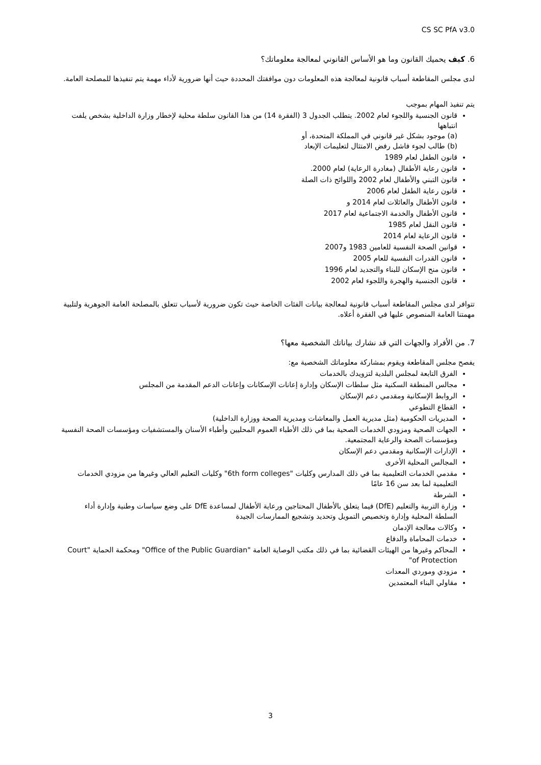CS SC PfA v3.0
6. كيف يحميك القانون وما هو الأساس القانوني لمعالجة معلوماتك؟
لدى مجلس المقاطعة أسباب قانونية لمعالجة هذه المعلومات دون موافقتك المحددة حيث أنها ضرورية لأداء مهمة يتم تنفيذها للمصلحة العامة.
يتم تنفيذ المهام بموجب
قانون الجنسية واللجوء لعام 2002. يتطلب الجدول 3 (الفقرة 14) من هذا القانون سلطة محلية لإخطار وزارة الداخلية بشخص يلفت انتباهها
(a) موجود بشكل غير قانوني في المملكة المتحدة، أو
(b) طالب لجوء فاشل رفض الامتثال لتعليمات الإبعاد
قانون الطفل لعام 1989
قانون رعاية الأطفال (مغادرة الرعاية) لعام 2000.
قانون التبني والأطفال لعام 2002 واللوائح ذات الصلة
قانون رعاية الطفل لعام 2006
قانون الأطفال والعائلات لعام 2014 و
قانون الأطفال والخدمة الاجتماعية لعام 2017
قانون النقل لعام 1985
قانون الرعاية لعام 2014
قوانين الصحة النفسية للعامين 1983 و2007
قانون القدرات النفسية للعام 2005
قانون منح الإسكان للبناء والتجديد لعام 1996
قانون الجنسية والهجرة واللجوء لعام 2002
تتوافر لدى مجلس المقاطعة أسباب قانونية لمعالجة بيانات الفئات الخاصة حيث تكون ضرورية لأسباب تتعلق بالمصلحة العامة الجوهرية ولتلبية مهمتنا العامة المنصوص عليها في الفقرة أعلاه.
7. من الأفراد والجهات التي قد نشارك بياناتك الشخصية معها؟
يفصح مجلس المقاطعة ويقوم بمشاركة معلوماتك الشخصية مع:
الفرق التابعة لمجلس البلدية لتزويدك بالخدمات
مجالس المنطقة السكنية مثل سلطات الإسكان وإدارة إعانات الإسكانات وإعانات الدعم المقدمة من المجلس
الروابط الإسكانية ومقدمي دعم الإسكان
القطاع التطوعي
المديريات الحكومية (مثل مديرية العمل والمعاشات ومديرية الصحة ووزارة الداخلية)
الجهات الصحية ومزودي الخدمات الصحية بما في ذلك الأطباء العموم المحليين وأطباء الأسنان والمستشفيات ومؤسسات الصحة النفسية ومؤسسات الصحة والرعاية المجتمعية.
الإدارات الإسكانية ومقدمي دعم الإسكان
المجالس المحلية الأخرى
مقدمي الخدمات التعليمية بما في ذلك المدارس وكليات "6th form colleges" وكليات التعليم العالي وغيرها من مزودي الخدمات التعليمية لما بعد سن 16 عامًا
الشرطة
وزارة التربية والتعليم (DfE) فيما يتعلق بالأطفال المحتاجين ورعاية الأطفال لمساعدة DfE على وضع سياسات وطنية وإدارة أداء السلطة المحلية وإدارة وتخصيص التمويل وتحديد وتشجيع الممارسات الجيدة
وكالات معالجة الإدمان
خدمات المحاماة والدفاع
المحاكم وغيرها من الهيئات القضائية بما في ذلك مكتب الوصاية العامة "Office of the Public Guardian" ومحكمة الحماية "Court of Protection"
مزودي وموردي المعدات
مقاولي البناء المعتمدين
3